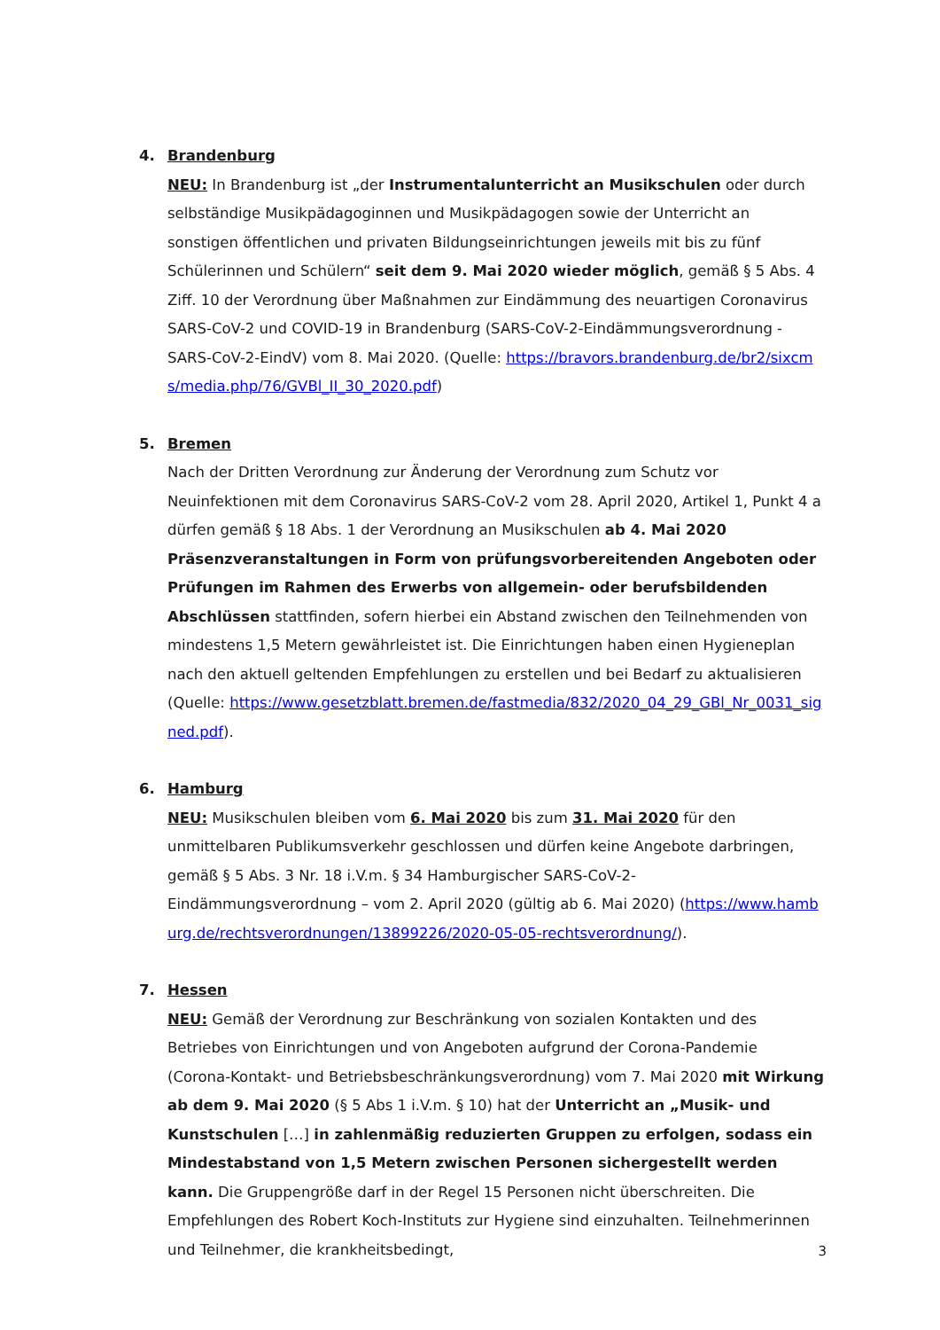4. Brandenburg
NEU: In Brandenburg ist „der Instrumentalunterricht an Musikschulen oder durch selbständige Musikpädagoginnen und Musikpädagogen sowie der Unterricht an sonstigen öffentlichen und privaten Bildungseinrichtungen jeweils mit bis zu fünf Schülerinnen und Schülern“ seit dem 9. Mai 2020 wieder möglich, gemäß § 5 Abs. 4 Ziff. 10 der Verordnung über Maßnahmen zur Eindämmung des neuartigen Coronavirus SARS-CoV-2 und COVID-19 in Brandenburg (SARS-CoV-2-Eindämmungsverordnung - SARS-CoV-2-EindV) vom 8. Mai 2020. (Quelle: https://bravors.brandenburg.de/br2/sixcms/media.php/76/GVBl_II_30_2020.pdf)
5. Bremen
Nach der Dritten Verordnung zur Änderung der Verordnung zum Schutz vor Neuinfektionen mit dem Coronavirus SARS-CoV-2 vom 28. April 2020, Artikel 1, Punkt 4 a dürfen gemäß § 18 Abs. 1 der Verordnung an Musikschulen ab 4. Mai 2020 Präsenzveranstaltungen in Form von prüfungsvorbereitenden Angeboten oder Prüfungen im Rahmen des Erwerbs von allgemein- oder berufsbildenden Abschlüssen stattfinden, sofern hierbei ein Abstand zwischen den Teilnehmenden von mindestens 1,5 Metern gewährleistet ist. Die Einrichtungen haben einen Hygieneplan nach den aktuell geltenden Empfehlungen zu erstellen und bei Bedarf zu aktualisieren (Quelle: https://www.gesetzblatt.bremen.de/fastmedia/832/2020_04_29_GBl_Nr_0031_signed.pdf).
6. Hamburg
NEU: Musikschulen bleiben vom 6. Mai 2020 bis zum 31. Mai 2020 für den unmittelbaren Publikumsverkehr geschlossen und dürfen keine Angebote darbringen, gemäß § 5 Abs. 3 Nr. 18 i.V.m. § 34 Hamburgischer SARS-CoV-2-Eindämmungsverordnung – vom 2. April 2020 (gültig ab 6. Mai 2020) (https://www.hamburg.de/rechtsverordnungen/13899226/2020-05-05-rechtsverordnung/).
7. Hessen
NEU: Gemäß der Verordnung zur Beschränkung von sozialen Kontakten und des Betriebes von Einrichtungen und von Angeboten aufgrund der Corona-Pandemie (Corona-Kontakt- und Betriebsbeschränkungsverordnung) vom 7. Mai 2020 mit Wirkung ab dem 9. Mai 2020 (§ 5 Abs 1 i.V.m. § 10) hat der Unterricht an „Musik- und Kunstschulen […] in zahlenmäßig reduzierten Gruppen zu erfolgen, sodass ein Mindestabstand von 1,5 Metern zwischen Personen sichergestellt werden kann. Die Gruppengröße darf in der Regel 15 Personen nicht überschreiten. Die Empfehlungen des Robert Koch-Instituts zur Hygiene sind einzuhalten. Teilnehmerinnen und Teilnehmer, die krankheitsbedingt,
3